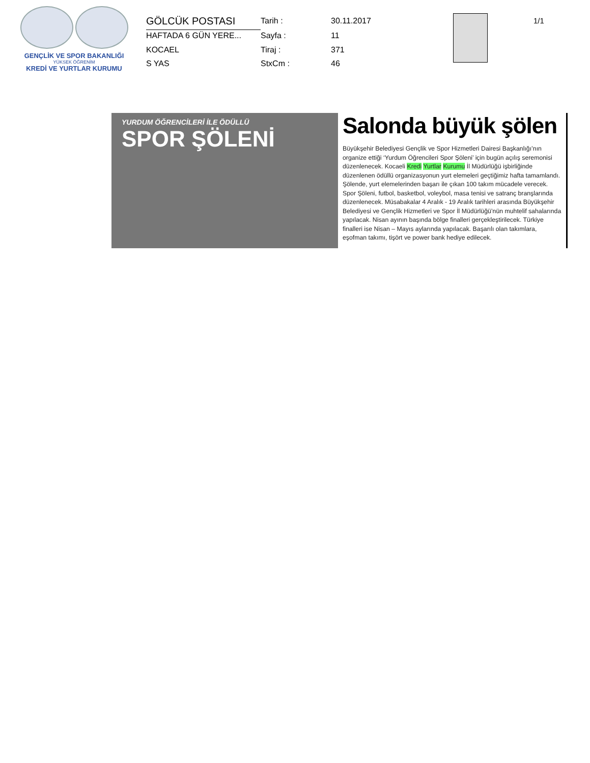GENÇLİK VE SPOR BAKANLIĞI
YÜKSEK ÖĞRENİM
KREDİ VE YURTLAR KURUMU
GÖLCÜK POSTASI
Tarih :
30.11.2017
HAFTADA 6 GÜN YERE...
Sayfa :
11
KOCAEL
Tiraj :
371
S YAS
StxCm :
46
1/1
YURDUM ÖĞRENCİLERİ İLE ÖDÜLLÜ
SPOR ŞÖLENİ
Salonda büyük şölen
Büyükşehir Belediyesi Gençlik ve Spor Hizmetleri Dairesi Başkanlığı’nın organize ettiği ‘Yurdum Öğrencileri Spor Şöleni’ için bugün açılış seremonisi düzenlenecek. Kocaeli Kredi Yurtlar Kurumu İl Müdürlüğü işbirliğinde düzenlenen ödüllü organizasyonun yurt elemeleri geçtiğimiz hafta tamamlandı. Şölende, yurt elemelerinden başarı ile çıkan 100 takım mücadele verecek. Spor Şöleni, futbol, basketbol, voleybol, masa tenisi ve satranç branşlarında düzenlenecek. Müsabakalar 4 Aralık - 19 Aralık tarihleri arasında Büyükşehir Belediyesi ve Gençlik Hizmetleri ve Spor İl Müdürlüğü’nün muhtelif sahalarında yapılacak. Nisan ayının başında bölge finalleri gerçekleştirilecek. Türkiye finalleri ise Nisan – Mayıs aylarında yapılacak. Başarılı olan takımlara, eşofman takımı, tişört ve power bank hediye edilecek.